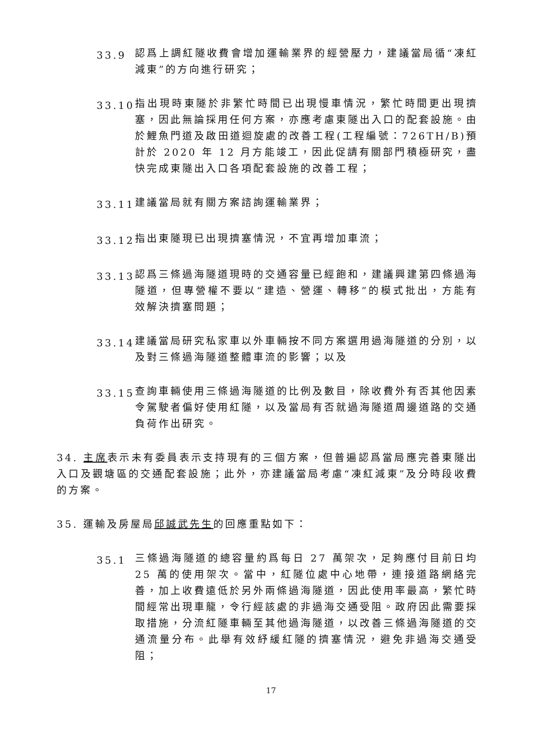33.9
認爲上調紅隧收費會增加運輸業界的經營壓力，建議當局循“凍紅減東”的方向進行研究；
33.10
指出現時東隧於非繁忙時間已出現慢車情況，繁忙時間更出現擠塞，因此無論採用任何方案，亦應考慮東隧出入口的配套設施。由於鯉魚門道及啟田道迴旋處的改善工程(工程編號：726TH/B)預計於 2020 年 12 月方能竣工，因此促請有關部門積極研究，盡快完成東隧出入口各項配套設施的改善工程；
33.11
建議當局就有關方案諮詢運輸業界；
33.12
指出東隧現已出現擠塞情況，不宜再增加車流；
33.13
認爲三條過海隧道現時的交通容量已經飽和，建議興建第四條過海隧道，但專營權不要以“建造、營運、轉移”的模式批出，方能有效解決擠塞問題；
33.14
建議當局研究私家車以外車輛按不同方案選用過海隧道的分別，以及對三條過海隧道整體車流的影響；以及
33.15
查詢車輛使用三條過海隧道的比例及數目，除收費外有否其他因素令駕駛者偏好使用紅隧，以及當局有否就過海隧道周邊道路的交通負荷作出研究。
34. 主席表示未有委員表示支持現有的三個方案，但普遍認爲當局應完善東隧出入口及觀塘區的交通配套設施；此外，亦建議當局考慮“凍紅減東”及分時段收費的方案。
35. 運輸及房屋局邱誠武先生的回應重點如下：
35.1
三條過海隧道的總容量約爲每日 27 萬架次，足夠應付目前日均 25 萬的使用架次。當中，紅隧位處中心地帶，連接道路網絡完善，加上收費遠低於另外兩條過海隧道，因此使用率最高，繁忙時間經常出現車龍，令行經該處的非過海交通受阻。政府因此需要採取措施，分流紅隧車輛至其他過海隧道，以改善三條過海隧道的交通流量分布。此舉有效紓緩紅隧的擠塞情況，避免非過海交通受阻；
17